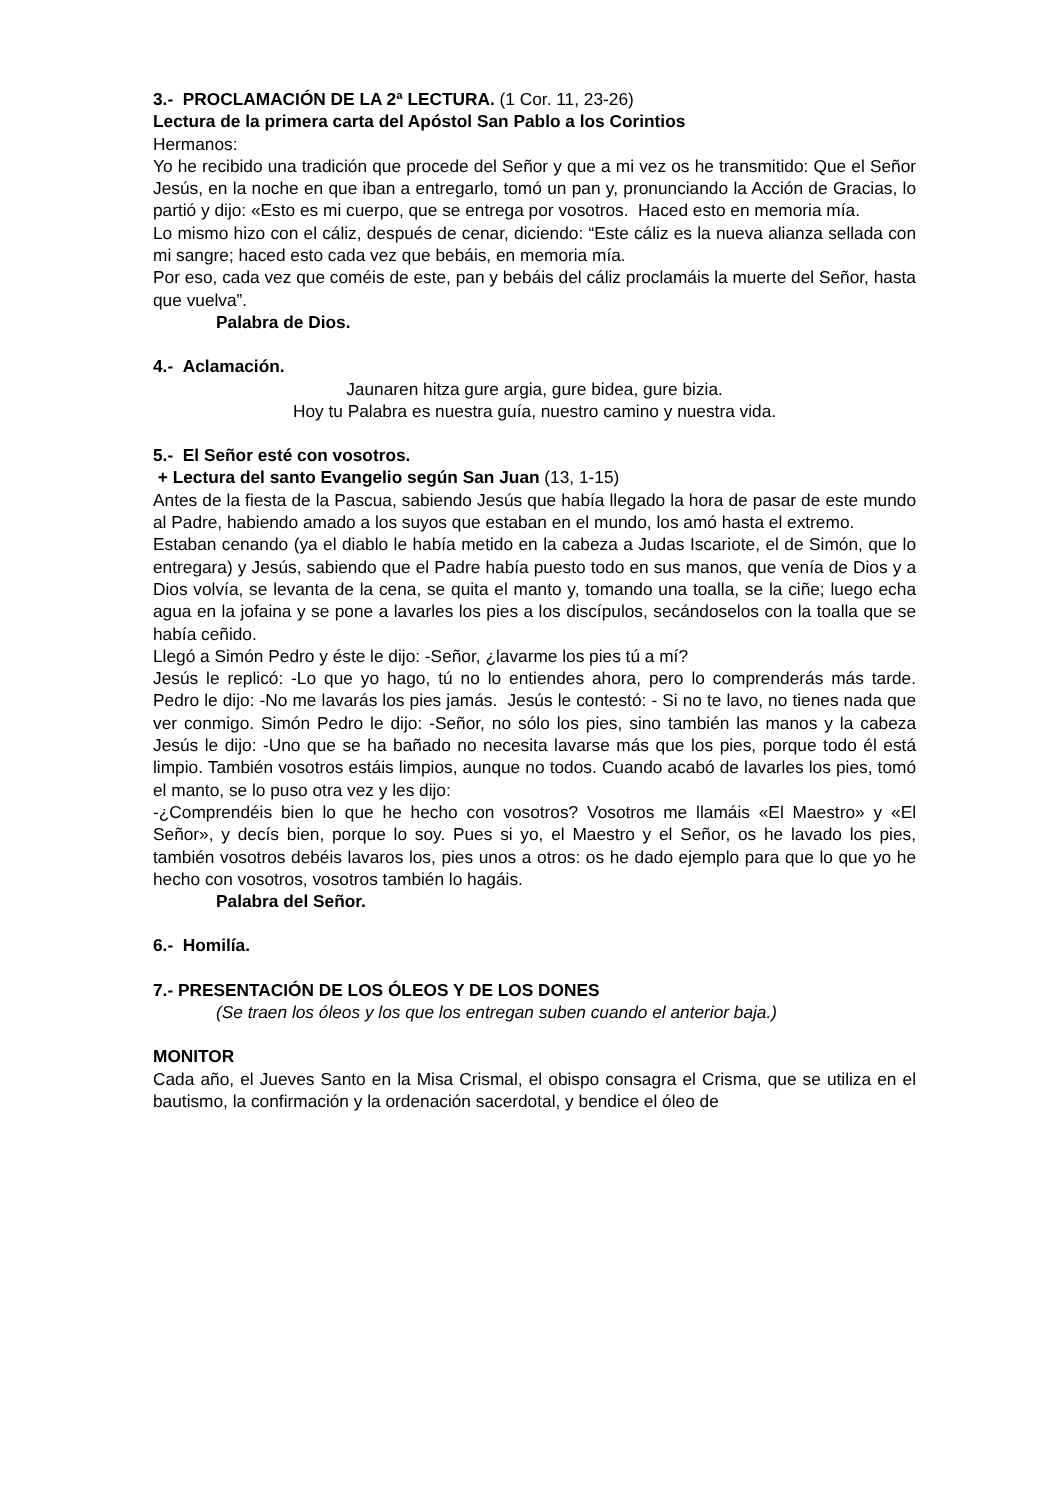3.- PROCLAMACIÓN DE LA 2ª LECTURA. (1 Cor. 11, 23-26)
Lectura de la primera carta del Apóstol San Pablo a los Corintios
Hermanos:
Yo he recibido una tradición que procede del Señor y que a mi vez os he transmitido: Que el Señor Jesús, en la noche en que iban a entregarlo, tomó un pan y, pronunciando la Acción de Gracias, lo partió y dijo: «Esto es mi cuerpo, que se entrega por vosotros. Haced esto en memoria mía.
Lo mismo hizo con el cáliz, después de cenar, diciendo: “Este cáliz es la nueva alianza sellada con mi sangre; haced esto cada vez que bebáis, en memoria mía.
Por eso, cada vez que coméis de este, pan y bebáis del cáliz proclamáis la muerte del Señor, hasta que vuelva”.
Palabra de Dios.
4.- Aclamación.
Jaunaren hitza gure argia, gure bidea, gure bizia.
Hoy tu Palabra es nuestra guía, nuestro camino y nuestra vida.
5.- El Señor esté con vosotros.
+ Lectura del santo Evangelio según San Juan (13, 1-15)
Antes de la fiesta de la Pascua, sabiendo Jesús que había llegado la hora de pasar de este mundo al Padre, habiendo amado a los suyos que estaban en el mundo, los amó hasta el extremo.
Estaban cenando (ya el diablo le había metido en la cabeza a Judas Iscariote, el de Simón, que lo entregara) y Jesús, sabiendo que el Padre había puesto todo en sus manos, que venía de Dios y a Dios volvía, se levanta de la cena, se quita el manto y, tomando una toalla, se la ciñe; luego echa agua en la jofaina y se pone a lavarles los pies a los discípulos, secándoselos con la toalla que se había ceñido.
Llegó a Simón Pedro y éste le dijo: -Señor, ¿lavarme los pies tú a mí?
Jesús le replicó: -Lo que yo hago, tú no lo entiendes ahora, pero lo comprenderás más tarde. Pedro le dijo: -No me lavarás los pies jamás. Jesús le contestó: - Si no te lavo, no tienes nada que ver conmigo. Simón Pedro le dijo: -Señor, no sólo los pies, sino también las manos y la cabeza Jesús le dijo: -Uno que se ha bañado no necesita lavarse más que los pies, porque todo él está limpio. También vosotros estáis limpios, aunque no todos. Cuando acabó de lavarles los pies, tomó el manto, se lo puso otra vez y les dijo:
-¿Comprendéis bien lo que he hecho con vosotros? Vosotros me llamáis «El Maestro» y «El Señor», y decís bien, porque lo soy. Pues si yo, el Maestro y el Señor, os he lavado los pies, también vosotros debéis lavaros los, pies unos a otros: os he dado ejemplo para que lo que yo he hecho con vosotros, vosotros también lo hagáis.
Palabra del Señor.
6.- Homilía.
7.- PRESENTACIÓN DE LOS ÓLEOS Y DE LOS DONES
(Se traen los óleos y los que los entregan suben cuando el anterior baja.)
MONITOR
Cada año, el Jueves Santo en la Misa Crismal, el obispo consagra el Crisma, que se utiliza en el bautismo, la confirmación y la ordenación sacerdotal, y bendice el óleo de